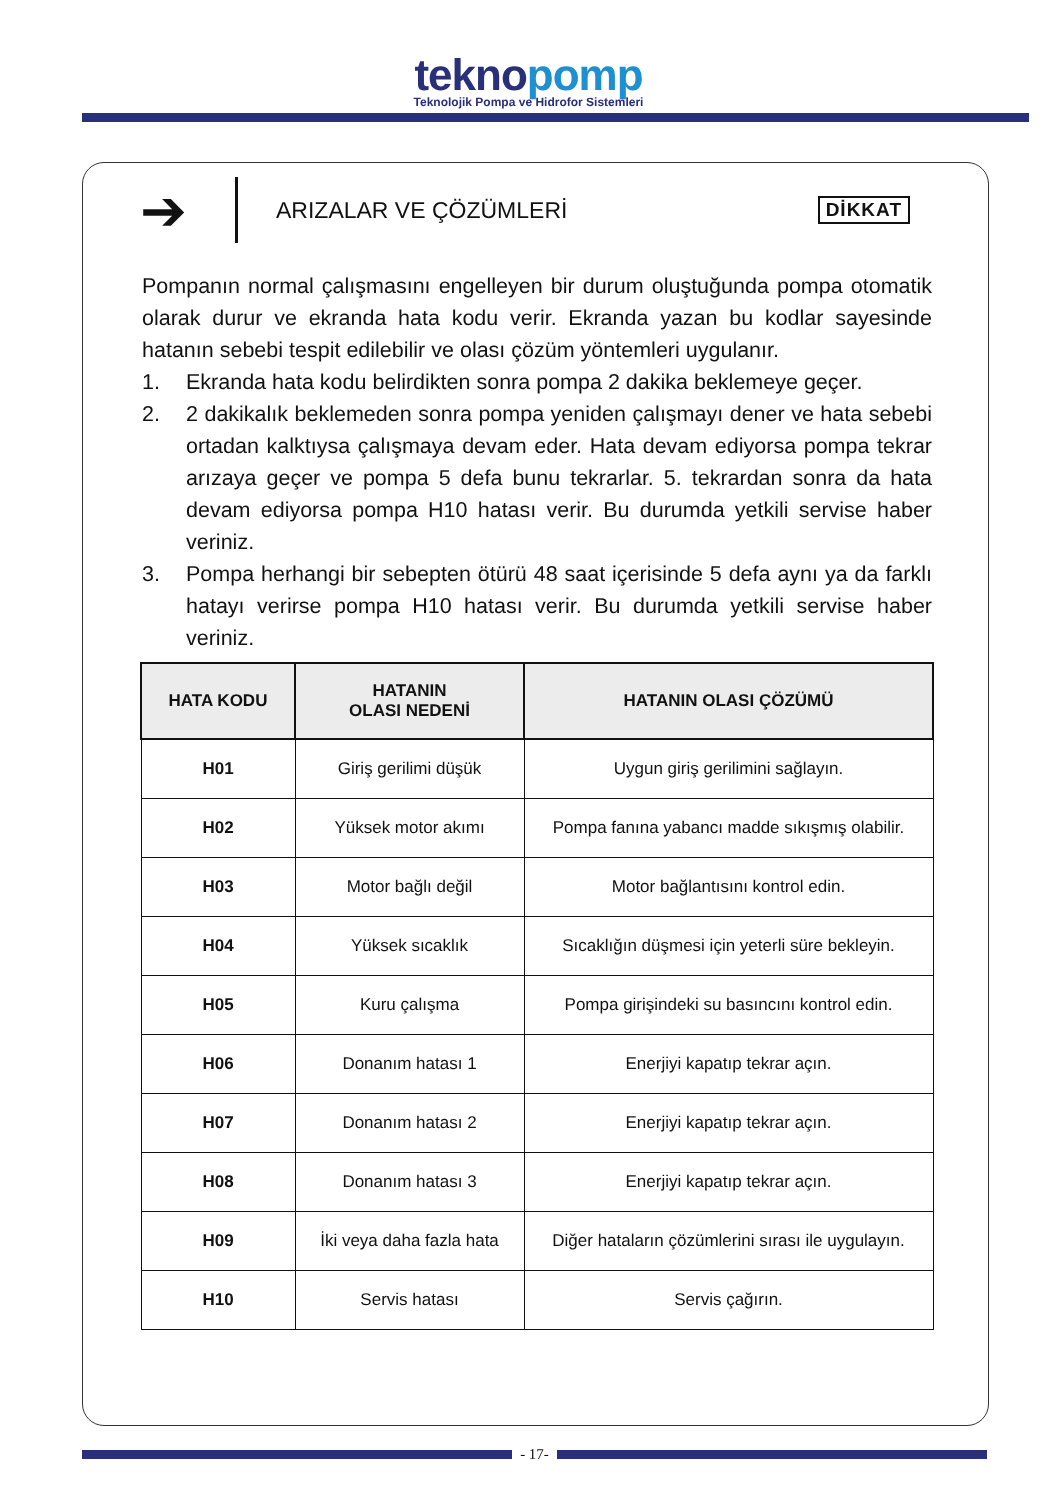teknopomp
Teknolojik Pompa ve Hidrofor Sistemleri
➔
ARIZALAR VE ÇÖZÜMLERİ
DİKKAT
Pompanın normal çalışmasını engelleyen bir durum oluştuğunda pompa otomatik olarak durur ve ekranda hata kodu verir. Ekranda yazan bu kodlar sayesinde hatanın sebebi tespit edilebilir ve olası çözüm yöntemleri uygulanır.
1. Ekranda hata kodu belirdikten sonra pompa 2 dakika beklemeye geçer.
2. 2 dakikalık beklemeden sonra pompa yeniden çalışmayı dener ve hata sebebi ortadan kalktıysa çalışmaya devam eder. Hata devam ediyorsa pompa tekrar arızaya geçer ve pompa 5 defa bunu tekrarlar. 5. tekrardan sonra da hata devam ediyorsa pompa H10 hatası verir. Bu durumda yetkili servise haber veriniz.
3. Pompa herhangi bir sebepten ötürü 48 saat içerisinde 5 defa aynı ya da farklı hatayı verirse pompa H10 hatası verir. Bu durumda yetkili servise haber veriniz.
| HATA KODU | HATANIN OLASI NEDENİ | HATANIN OLASI ÇÖZÜMÜ |
| --- | --- | --- |
| H01 | Giriş gerilimi düşük | Uygun giriş gerilimini sağlayın. |
| H02 | Yüksek motor akımı | Pompa fanına yabancı madde sıkışmış olabilir. |
| H03 | Motor bağlı değil | Motor bağlantısını kontrol edin. |
| H04 | Yüksek sıcaklık | Sıcaklığın düşmesi için yeterli süre bekleyin. |
| H05 | Kuru çalışma | Pompa girişindeki su basıncını kontrol edin. |
| H06 | Donanım hatası 1 | Enerjiyi kapatıp tekrar açın. |
| H07 | Donanım hatası 2 | Enerjiyi kapatıp tekrar açın. |
| H08 | Donanım hatası 3 | Enerjiyi kapatıp tekrar açın. |
| H09 | İki veya daha fazla hata | Diğer hataların çözümlerini sırası ile uygulayın. |
| H10 | Servis hatası | Servis çağırın. |
- 17-